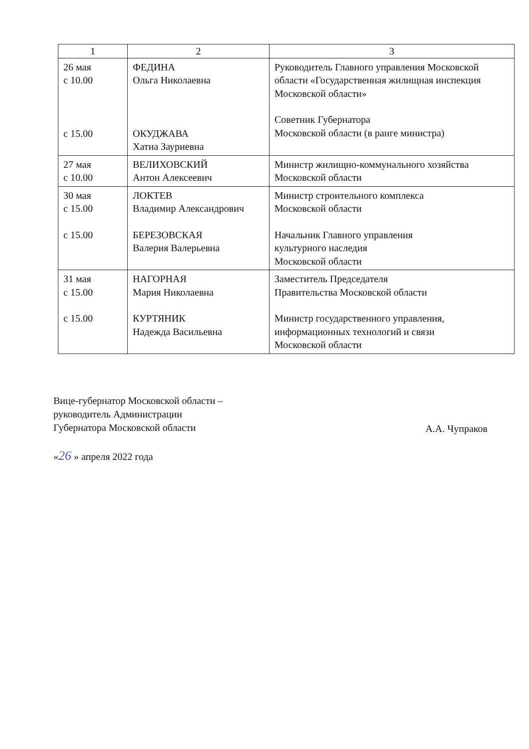| 1 | 2 | 3 |
| --- | --- | --- |
| 26 мая с 10.00 с 15.00 | ФЕДИНА Ольга Николаевна ОКУДЖАВА Хатиа Зауриевна | Руководитель Главного управления Московской области «Государственная жилищная инспекция Московской области» Советник Губернатора Московской области (в ранге министра) |
| 27 мая с 10.00 | ВЕЛИХОВСКИЙ Антон Алексеевич | Министр жилищно-коммунального хозяйства Московской области |
| 30 мая с 15.00 с 15.00 | ЛОКТЕВ Владимир Александрович БЕРЕЗОВСКАЯ Валерия Валерьевна | Министр строительного комплекса Московской области Начальник Главного управления культурного наследия Московской области |
| 31 мая с 15.00 с 15.00 | НАГОРНАЯ Мария Николаевна КУРТЯНИК Надежда Васильевна | Заместитель Председателя Правительства Московской области Министр государственного управления, информационных технологий и связи Московской области |
Вице-губернатор Московской области –
руководитель Администрации
Губернатора Московской области
А.А. Чупраков
«26 » апреля 2022 года